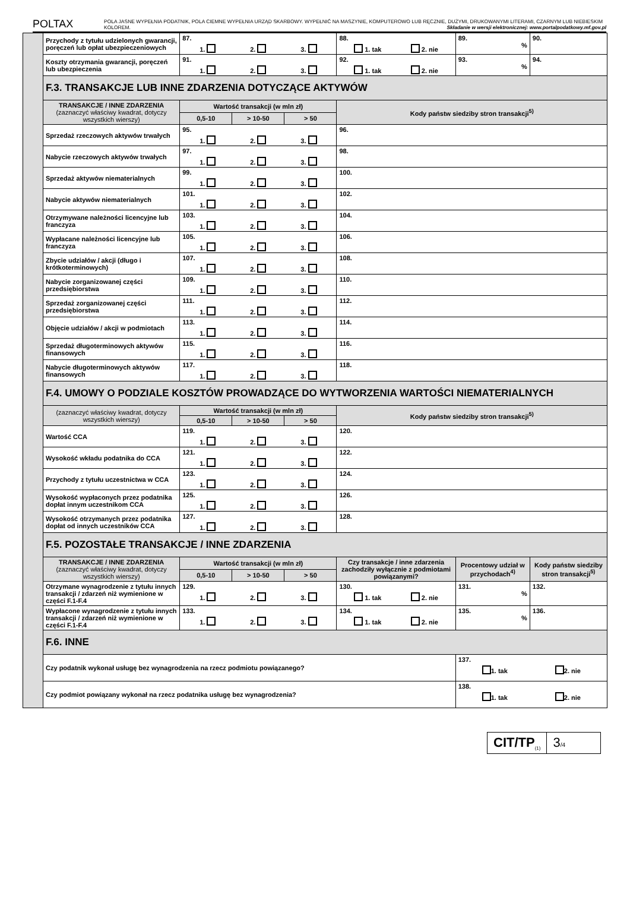POLTAX
POLA JASNE WYPEŁNIA PODATNIK, POLA CIEMNE WYPEŁNIA URZĄD SKARBOWY. WYPEŁNIĆ NA MASZYNIE, KOMPUTEROWO LUB RĘCZNIE, DUŻYMI, DRUKOWANYMI LITERAMI, CZARNYM LUB NIEBIESKIM KOLOREM. Składanie w wersji elektronicznej: www.portalpodatkowy.mf.gov.pl
| | Przychody z tytułu udzielonych gwarancji, poręczeń lub opłat ubezpieczeniowych | 87. 1. 2. 3. | | | 88. 1. tak 2. nie | 89. % | 90. |
| | Koszty otrzymania gwarancji, poręczeń lub ubezpieczenia | 91. 1. 2. 3. | | | 92. 1. tak 2. nie | 93. % | 94. |
| | F.3. TRANSAKCJE LUB INNE ZDARZENIA DOTYCZĄCE AKTYWÓW | | | | | | |
| | TRANSAKCJE / INNE ZDARZENIA (zaznaczyć właściwy kwadrat, dotyczy wszystkich wierszy) | Wartość transakcji (w mln zł) | | | Kody państw siedziby stron transakcji<sup>5)</sup> | | |
| | | 0,5-10 | > 10-50 | > 50 | | | |
| | Sprzedaż rzeczowych aktywów trwałych | 95. 1. 2. 3. | | | 96. | | |
| | Nabycie rzeczowych aktywów trwałych | 97. 1. 2. 3. | | | 98. | | |
| | Sprzedaż aktywów niematerialnych | 99. 1. 2. 3. | | | 100. | | |
| | Nabycie aktywów niematerialnych | 101. 1. 2. 3. | | | 102. | | |
| | Otrzymywane należności licencyjne lub franczyza | 103. 1. 2. 3. | | | 104. | | |
| | Wypłacane należności licencyjne lub franczyza | 105. 1. 2. 3. | | | 106. | | |
| | Zbycie udziałów / akcji (długo i krótkoterminowych) | 107. 1. 2. 3. | | | 108. | | |
| | Nabycie zorganizowanej części przedsiębiorstwa | 109. 1. 2. 3. | | | 110. | | |
| | Sprzedaż zorganizowanej części przedsiębiorstwa | 111. 1. 2. 3. | | | 112. | | |
| | Objęcie udziałów / akcji w podmiotach | 113. 1. 2. 3. | | | 114. | | |
| | Sprzedaż długoterminowych aktywów finansowych | 115. 1. 2. 3. | | | 116. | | |
| | Nabycie długoterminowych aktywów finansowych | 117. 1. 2. 3. | | | 118. | | |
| | F.4. UMOWY O PODZIALE KOSZTÓW PROWADZĄCE DO WYTWORZENIA WARTOŚCI NIEMATERIALNYCH | | | | | | |
| | (zaznaczyć właściwy kwadrat, dotyczy wszystkich wierszy) | Wartość transakcji (w mln zł) | | | Kody państw siedziby stron transakcji<sup>5)</sup> | | |
| | | 0,5-10 | > 10-50 | > 50 | | | |
| | Wartość CCA | 119. 1. 2. 3. | | | 120. | | |
| | Wysokość wkładu podatnika do CCA | 121. 1. 2. 3. | | | 122. | | |
| | Przychody z tytułu uczestnictwa w CCA | 123. 1. 2. 3. | | | 124. | | |
| | Wysokość wypłaconych przez podatnika dopłat innym uczestnikom CCA | 125. 1. 2. 3. | | | 126. | | |
| | Wysokość otrzymanych przez podatnika dopłat od innych uczestników CCA | 127. 1. 2. 3. | | | 128. | | |
| | F.5. POZOSTAŁE TRANSAKCJE / INNE ZDARZENIA | | | | | | |
| | TRANSAKCJE / INNE ZDARZENIA (zaznaczyć właściwy kwadrat, dotyczy wszystkich wierszy) | Wartość transakcji (w mln zł) | | | Czy transakcje / inne zdarzenia zachodziły wyłącznie z podmiotami powiązanymi? | Procentowy udział w przychodach<sup>4)</sup> | Kody państw siedziby stron transakcji<sup>5)</sup> |
| | | 0,5-10 | > 10-50 | > 50 | | | |
| | Otrzymane wynagrodzenie z tytułu innych transakcji / zdarzeń niż wymienione w części F.1-F.4 | 129. 1. 2. 3. | | | 130. 1. tak 2. nie | 131. % | 132. |
| | Wypłacone wynagrodzenie z tytułu innych transakcji / zdarzeń niż wymienione w części F.1-F.4 | 133. 1. 2. 3. | | | 134. 1. tak 2. nie | 135. % | 136. |
| | F.6. INNE | | | | | | |
| | Czy podatnik wykonał usługę bez wynagrodzenia na rzecz podmiotu powiązanego? | | | | | 137. 1. tak 2. nie | |
| | Czy podmiot powiązany wykonał na rzecz podatnika usługę bez wynagrodzenia? | | | | | 138. 1. tak 2. nie | |
CIT/TP<sub>(1)</sub>
3/4